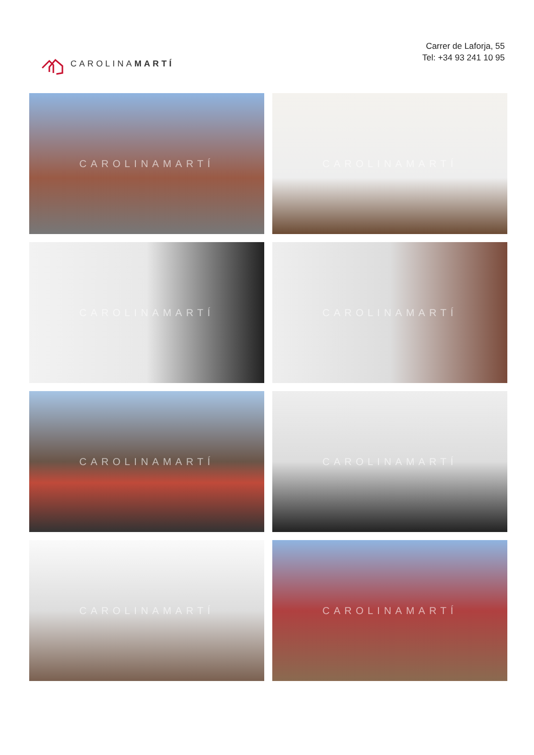CAROLINAMARTÍ
Carrer de Laforja, 55
Tel: +34 93 241 10 95
CAROLINAMARTÍ
CAROLINAMARTÍ
CAROLINAMARTÍ
CAROLINAMARTÍ
CAROLINAMARTÍ
CAROLINAMARTÍ
CAROLINAMARTÍ
CAROLINAMARTÍ